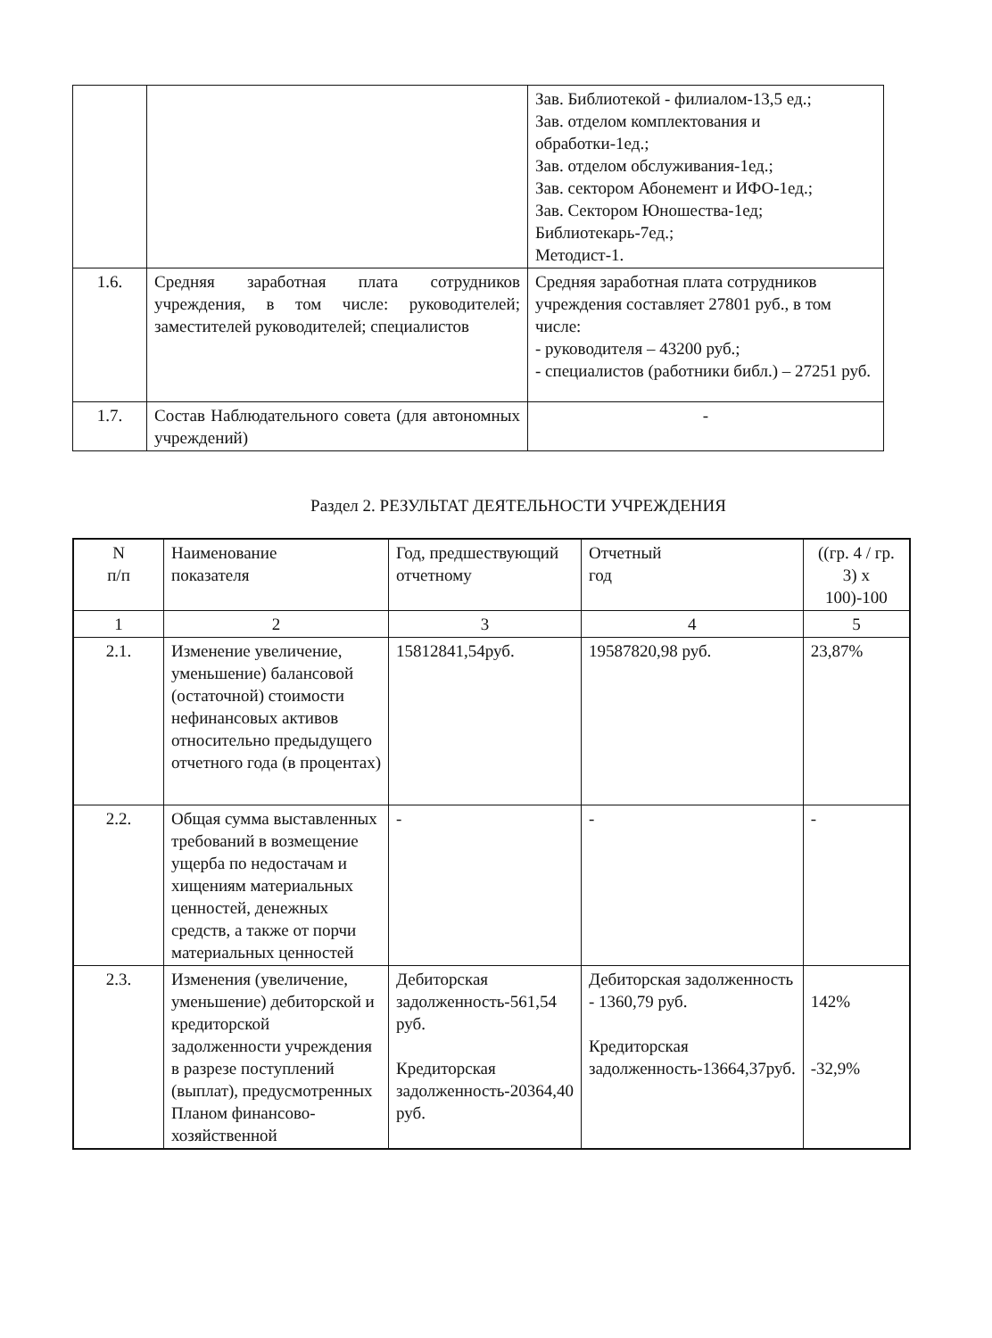| | | Зав. Библиотекой - филиалом-13,5 ед.; Зав. отделом комплектования и обработки-1ед.; Зав. отделом обслуживания-1ед.; Зав. сектором Абонемент и ИФО-1ед.; Зав. Сектором Юношества-1ед; Библиотекарь-7ед.; Методист-1. |
| 1.6. | Средняя заработная плата сотрудников учреждения, в том числе: руководителей; заместителей руководителей; специалистов | Средняя заработная плата сотрудников учреждения составляет 27801 руб., в том числе: - руководителя – 43200 руб.; - специалистов (работники библ.) – 27251 руб. |
| 1.7. | Состав Наблюдательного совета (для автономных учреждений) | - |
Раздел 2. РЕЗУЛЬТАТ ДЕЯТЕЛЬНОСТИ УЧРЕЖДЕНИЯ
| N п/п | Наименование показателя | Год, предшествующий отчетному | Отчетный год | ((гр. 4 / гр. 3) x 100)-100 |
| --- | --- | --- | --- | --- |
| 1 | 2 | 3 | 4 | 5 |
| 2.1. | Изменение увеличение, уменьшение) балансовой (остаточной) стоимости нефинансовых активов относительно предыдущего отчетного года (в процентах) | 15812841,54руб. | 19587820,98 руб. | 23,87% |
| 2.2. | Общая сумма выставленных требований в возмещение ущерба по недостачам и хищениям материальных ценностей, денежных средств, а также от порчи материальных ценностей | - | - | - |
| 2.3. | Изменения (увеличение, уменьшение) дебиторской и кредиторской задолженности учреждения в разрезе поступлений (выплат), предусмотренных Планом финансово-хозяйственной | Дебиторская задолженность-561,54 руб. Кредиторская задолженность-20364,40 руб. | Дебиторская задолженность - 1360,79 руб. Кредиторская задолженность-13664,37руб. | 142% -32,9% |